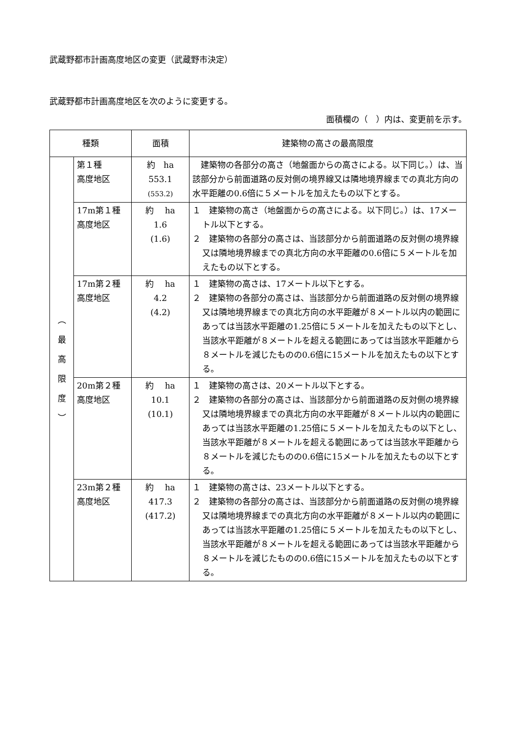武蔵野都市計画高度地区の変更（武蔵野市決定）
武蔵野都市計画高度地区を次のように変更する。
面積欄の（　）内は、変更前を示す。
| 種類 | | 面積 | 建築物の高さの最高限度 |
| --- | --- | --- | --- |
| ︵ 最 高 限 度 ︶ | 第１種 高度地区 | 約 ha 553.1 (553.2) | 建築物の各部分の高さ（地盤面からの高さによる。以下同じ。）は、当該部分から前面道路の反対側の境界線又は隣地境界線までの真北方向の水平距離の0.6倍に５メートルを加えたもの以下とする。 |
| | 17m第１種 高度地区 | 約 ha 1.6 (1.6) | １ 建築物の高さ（地盤面からの高さによる。以下同じ。）は、17メートル以下とする。 ２ 建築物の各部分の高さは、当該部分から前面道路の反対側の境界線又は隣地境界線までの真北方向の水平距離の0.6倍に５メートルを加えたもの以下とする。 |
| | 17m第２種 高度地区 | 約 ha 4.2 (4.2) | １ 建築物の高さは、17メートル以下とする。 ２ 建築物の各部分の高さは、当該部分から前面道路の反対側の境界線又は隣地境界線までの真北方向の水平距離が８メートル以内の範囲にあっては当該水平距離の1.25倍に５メートルを加えたもの以下とし、当該水平距離が８メートルを超える範囲にあっては当該水平距離から８メートルを減じたものの0.6倍に15メートルを加えたもの以下とする。 |
| | 20m第２種 高度地区 | 約 ha 10.1 (10.1) | １ 建築物の高さは、20メートル以下とする。 ２ 建築物の各部分の高さは、当該部分から前面道路の反対側の境界線又は隣地境界線までの真北方向の水平距離が８メートル以内の範囲にあっては当該水平距離の1.25倍に５メートルを加えたもの以下とし、当該水平距離が８メートルを超える範囲にあっては当該水平距離から８メートルを減じたものの0.6倍に15メートルを加えたもの以下とする。 |
| | 23m第２種 高度地区 | 約 ha 417.3 (417.2) | １ 建築物の高さは、23メートル以下とする。 ２ 建築物の各部分の高さは、当該部分から前面道路の反対側の境界線又は隣地境界線までの真北方向の水平距離が８メートル以内の範囲にあっては当該水平距離の1.25倍に５メートルを加えたもの以下とし、当該水平距離が８メートルを超える範囲にあっては当該水平距離から８メートルを減じたものの0.6倍に15メートルを加えたもの以下とする。 |